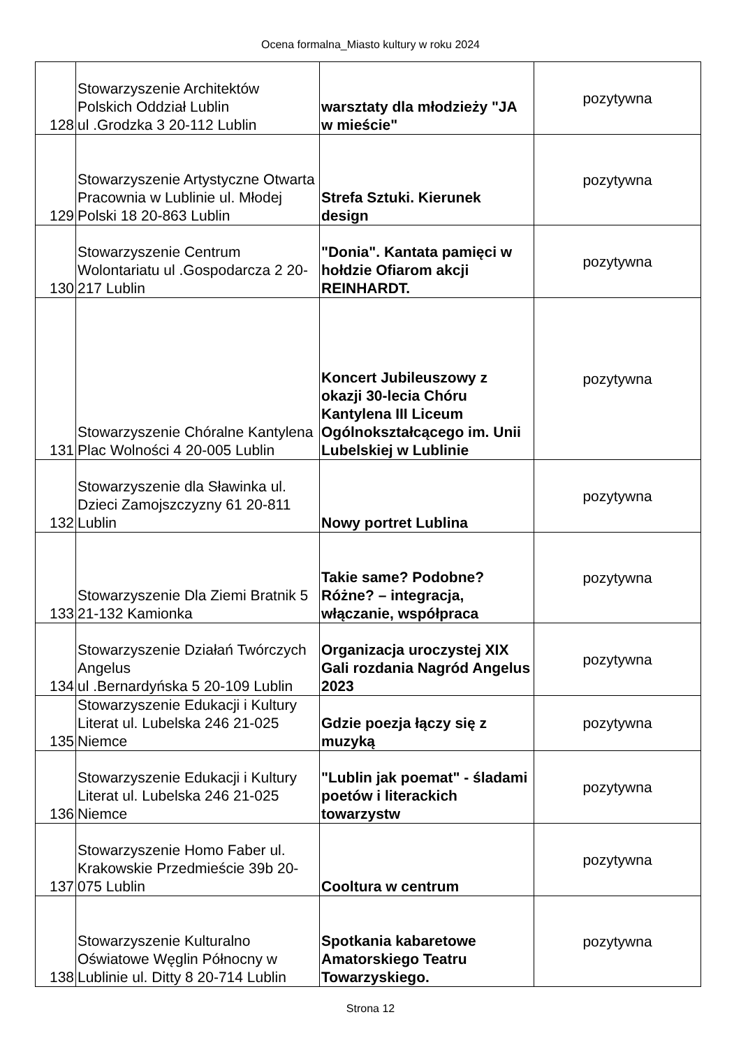Ocena formalna_Miasto kultury w roku 2024
| 128 | Stowarzyszenie Architektów Polskich Oddział Lublin ul .Grodzka 3 20-112 Lublin | warsztaty dla młodzieży "JA w mieście" | pozytywna |
| 129 | Stowarzyszenie Artystyczne Otwarta Pracownia w Lublinie ul. Młodej Polski 18 20-863 Lublin | Strefa Sztuki. Kierunek design | pozytywna |
| 130 | Stowarzyszenie Centrum Wolontariatu ul .Gospodarcza 2 20-217 Lublin | "Donia". Kantata pamięci w hołdzie Ofiarom akcji REINHARDT. | pozytywna |
| 131 | Stowarzyszenie Chóralne Kantylena Plac Wolności 4 20-005 Lublin | Koncert Jubileuszowy z okazji 30-lecia Chóru Kantylena III Liceum Ogólnokształcącego im. Unii Lubelskiej w Lublinie | pozytywna |
| 132 | Stowarzyszenie dla Sławinka ul. Dzieci Zamojszczyzny 61 20-811 Lublin | Nowy portret Lublina | pozytywna |
| 133 | Stowarzyszenie Dla Ziemi Bratnik 5 21-132 Kamionka | Takie same? Podobne? Różne? – integracja, włączanie, współpraca | pozytywna |
| 134 | Stowarzyszenie Działań Twórczych Angelus ul .Bernardyńska 5 20-109 Lublin | Organizacja uroczystej XIX Gali rozdania Nagród Angelus 2023 | pozytywna |
| 135 | Stowarzyszenie Edukacji i Kultury Literat ul. Lubelska 246 21-025 Niemce | Gdzie poezja łączy się z muzyką | pozytywna |
| 136 | Stowarzyszenie Edukacji i Kultury Literat ul. Lubelska 246 21-025 Niemce | "Lublin jak poemat" - śladami poetów i literackich towarzystw | pozytywna |
| 137 | Stowarzyszenie Homo Faber ul. Krakowskie Przedmieście 39b 20-075 Lublin | Cooltura w centrum | pozytywna |
| 138 | Stowarzyszenie Kulturalno Oświatowe Węglin Północny w Lublinie ul. Ditty 8 20-714 Lublin | Spotkania kabaretowe Amatorskiego Teatru Towarzyskiego. | pozytywna |
Strona 12